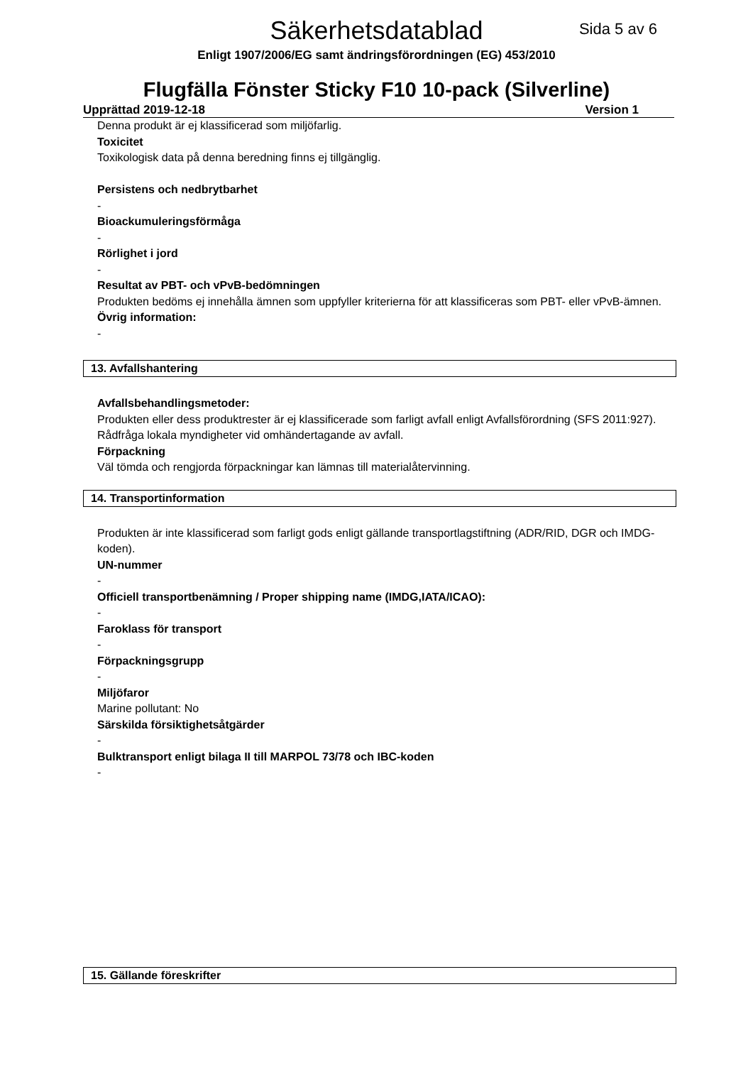Säkerhetsdatablad
Sida 5 av 6
Enligt 1907/2006/EG samt ändringsförordningen (EG) 453/2010
Flugfälla Fönster Sticky F10 10-pack (Silverline)
Upprättad 2019-12-18 Version 1
Denna produkt är ej klassificerad som miljöfarlig.
Toxicitet
Toxikologisk data på denna beredning finns ej tillgänglig.
Persistens och nedbrytbarhet
-
Bioackumuleringsförmåga
-
Rörlighet i jord
-
Resultat av PBT- och vPvB-bedömningen
Produkten bedöms ej innehålla ämnen som uppfyller kriterierna för att klassificeras som PBT- eller vPvB-ämnen.
Övrig information:
-
13. Avfallshantering
Avfallsbehandlingsmetoder:
Produkten eller dess produktrester är ej klassificerade som farligt avfall enligt Avfallsförordning (SFS 2011:927). Rådfråga lokala myndigheter vid omhändertagande av avfall.
Förpackning
Väl tömda och rengjorda förpackningar kan lämnas till materialåtervinning.
14. Transportinformation
Produkten är inte klassificerad som farligt gods enligt gällande transportlagstiftning (ADR/RID, DGR och IMDG-koden).
UN-nummer
-
Officiell transportbenämning / Proper shipping name (IMDG,IATA/ICAO):
-
Faroklass för transport
-
Förpackningsgrupp
-
Miljöfaror
Marine pollutant: No
Särskilda försiktighetsåtgärder
-
Bulktransport enligt bilaga II till MARPOL 73/78 och IBC-koden
-
15. Gällande föreskrifter